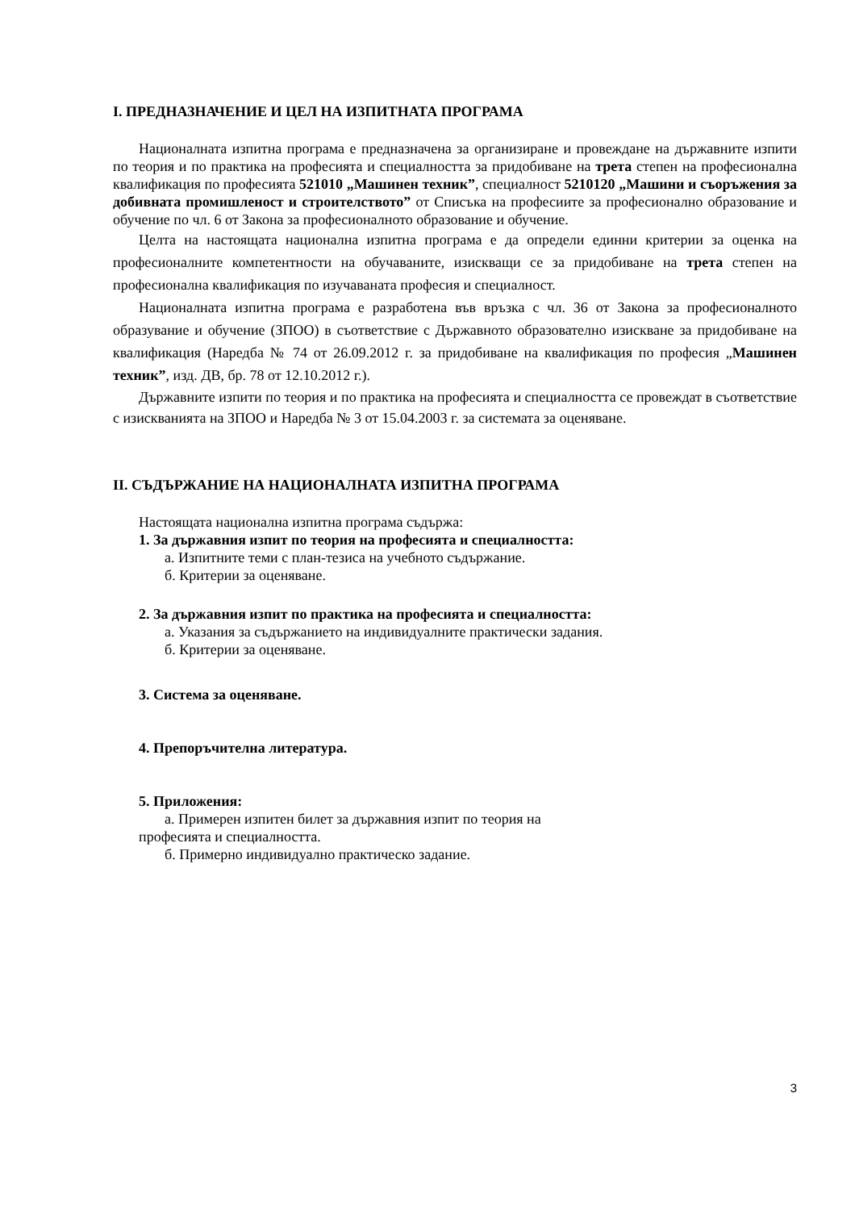I. ПРЕДНАЗНАЧЕНИЕ И ЦЕЛ НА ИЗПИТНАТА ПРОГРАМА
Националната изпитна програма е предназначена за организиране и провеждане на държавните изпити по теория и по практика на професията и специалността за придобиване на трета степен на професионална квалификация по професията 521010 „Машинен техник”, специалност 5210120 „Машини и съоръжения за добивната промишленост и строителството” от Списъка на професиите за професионално образование и обучение по чл. 6 от Закона за професионалното образование и обучение.
Целта на настоящата национална изпитна програма е да определи единни критерии за оценка на професионалните компетентности на обучаваните, изискващи се за придобиване на трета степен на професионална квалификация по изучаваната професия и специалност.
Националната изпитна програма е разработена във връзка с чл. 36 от Закона за професионалното образувание и обучение (ЗПОО) в съответствие с Държавното образователно изискване за придобиване на квалификация (Наредба № 74 от 26.09.2012 г. за придобиване на квалификация по професия „Машинен техник”, изд. ДВ, бр. 78 от 12.10.2012 г.).
Държавните изпити по теория и по практика на професията и специалността се провеждат в съответствие с изискванията на ЗПОО и Наредба № 3 от 15.04.2003 г. за системата за оценяване.
II. СЪДЪРЖАНИЕ НА НАЦИОНАЛНАТА ИЗПИТНА ПРОГРАМА
Настоящата национална изпитна програма съдържа:
1. За държавния изпит по теория на професията и специалността:
а. Изпитните теми с план-тезиса на учебното съдържание.
б. Критерии за оценяване.
2. За държавния изпит по практика на професията и специалността:
а. Указания за съдържанието на индивидуалните практически задания.
б. Критерии за оценяване.
3. Система за оценяване.
4. Препоръчителна литература.
5. Приложения:
а. Примерен изпитен билет за държавния изпит по теория на
професията и специалността.
б. Примерно индивидуално практическо задание.
3